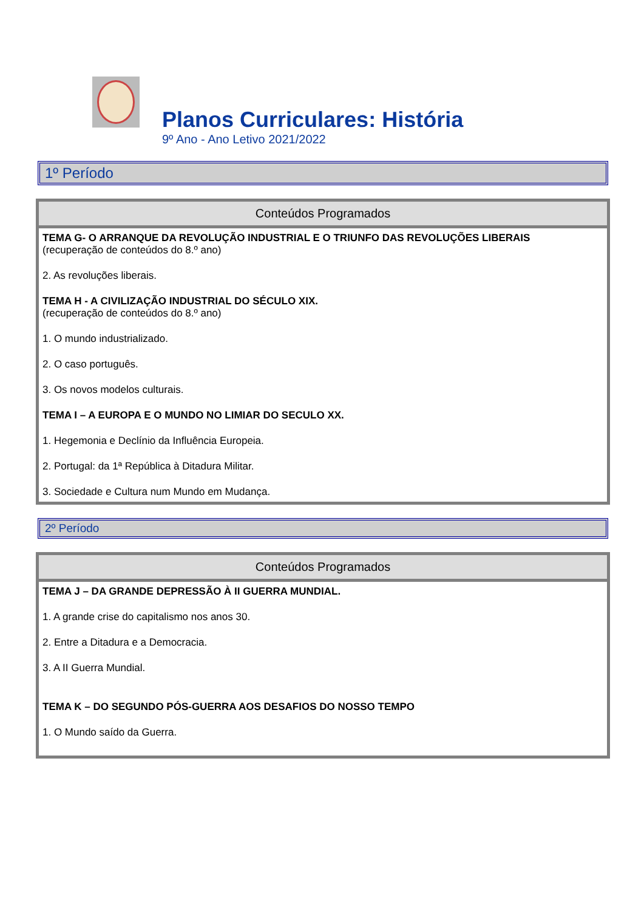Planos Curriculares: História
9º Ano - Ano Letivo 2021/2022
1º Período
| Conteúdos Programados |
| --- |
| TEMA G- O ARRANQUE DA REVOLUÇÃO INDUSTRIAL E O TRIUNFO DAS REVOLUÇÕES LIBERAIS (recuperação de conteúdos do 8.º ano) 2. As revoluções liberais. TEMA H - A CIVILIZAÇÃO INDUSTRIAL DO SÉCULO XIX. (recuperação de conteúdos do 8.º ano) 1. O mundo industrializado. 2. O caso português. 3. Os novos modelos culturais. TEMA I – A EUROPA E O MUNDO NO LIMIAR DO SECULO XX. 1. Hegemonia e Declínio da Influência Europeia. 2. Portugal: da 1ª República à Ditadura Militar. 3. Sociedade e Cultura num Mundo em Mudança. |
2º Período
| Conteúdos Programados |
| --- |
| TEMA J – DA GRANDE DEPRESSÃO À II GUERRA MUNDIAL. 1. A grande crise do capitalismo nos anos 30. 2. Entre a Ditadura e a Democracia. 3. A II Guerra Mundial. TEMA K – DO SEGUNDO PÓS-GUERRA AOS DESAFIOS DO NOSSO TEMPO 1. O Mundo saído da Guerra. |